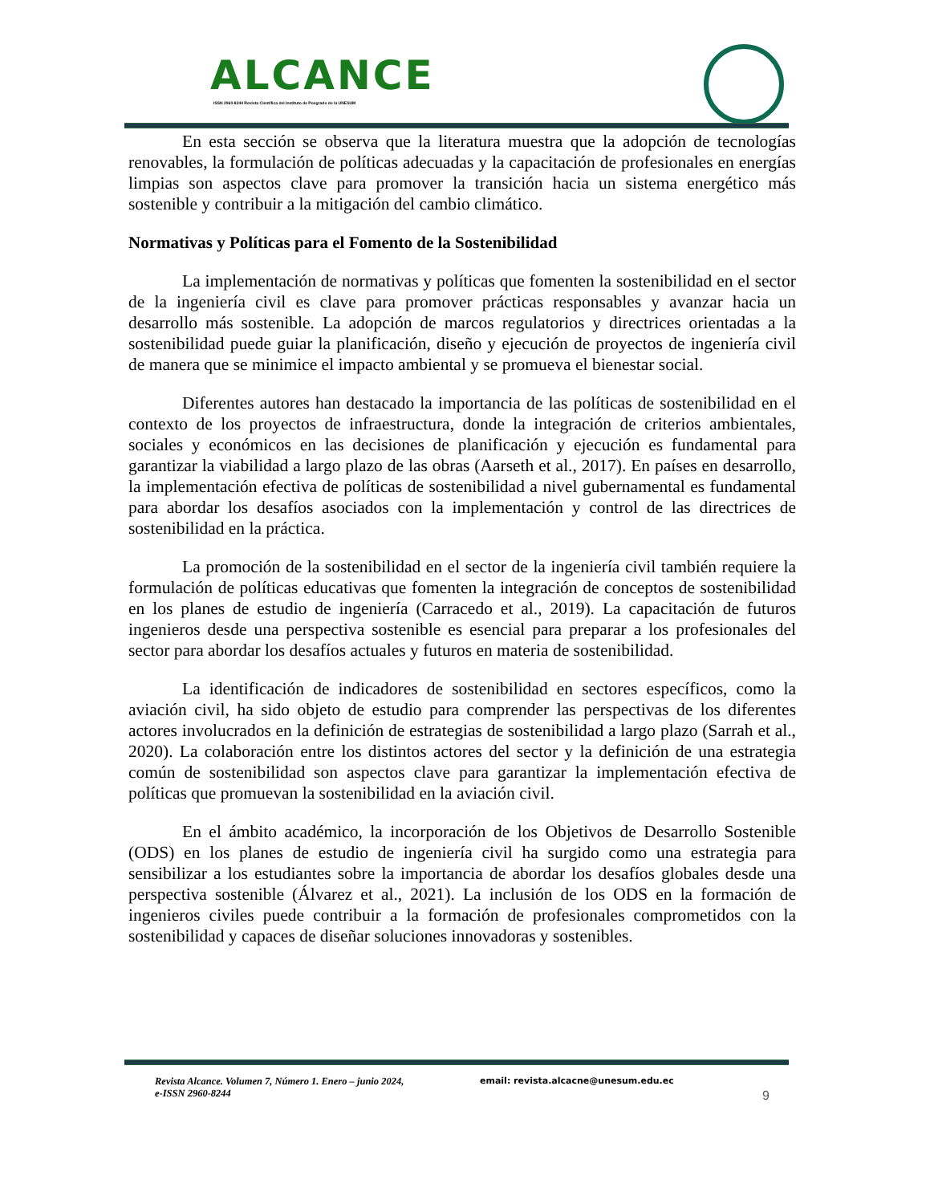ALCANCE
ISSN 2960-8244 Revista Científica del Instituto de Posgrado de la UNESUM
En esta sección se observa que la literatura muestra que la adopción de tecnologías renovables, la formulación de políticas adecuadas y la capacitación de profesionales en energías limpias son aspectos clave para promover la transición hacia un sistema energético más sostenible y contribuir a la mitigación del cambio climático.
Normativas y Políticas para el Fomento de la Sostenibilidad
La implementación de normativas y políticas que fomenten la sostenibilidad en el sector de la ingeniería civil es clave para promover prácticas responsables y avanzar hacia un desarrollo más sostenible. La adopción de marcos regulatorios y directrices orientadas a la sostenibilidad puede guiar la planificación, diseño y ejecución de proyectos de ingeniería civil de manera que se minimice el impacto ambiental y se promueva el bienestar social.
Diferentes autores han destacado la importancia de las políticas de sostenibilidad en el contexto de los proyectos de infraestructura, donde la integración de criterios ambientales, sociales y económicos en las decisiones de planificación y ejecución es fundamental para garantizar la viabilidad a largo plazo de las obras (Aarseth et al., 2017). En países en desarrollo, la implementación efectiva de políticas de sostenibilidad a nivel gubernamental es fundamental para abordar los desafíos asociados con la implementación y control de las directrices de sostenibilidad en la práctica.
La promoción de la sostenibilidad en el sector de la ingeniería civil también requiere la formulación de políticas educativas que fomenten la integración de conceptos de sostenibilidad en los planes de estudio de ingeniería (Carracedo et al., 2019). La capacitación de futuros ingenieros desde una perspectiva sostenible es esencial para preparar a los profesionales del sector para abordar los desafíos actuales y futuros en materia de sostenibilidad.
La identificación de indicadores de sostenibilidad en sectores específicos, como la aviación civil, ha sido objeto de estudio para comprender las perspectivas de los diferentes actores involucrados en la definición de estrategias de sostenibilidad a largo plazo (Sarrah et al., 2020). La colaboración entre los distintos actores del sector y la definición de una estrategia común de sostenibilidad son aspectos clave para garantizar la implementación efectiva de políticas que promuevan la sostenibilidad en la aviación civil.
En el ámbito académico, la incorporación de los Objetivos de Desarrollo Sostenible (ODS) en los planes de estudio de ingeniería civil ha surgido como una estrategia para sensibilizar a los estudiantes sobre la importancia de abordar los desafíos globales desde una perspectiva sostenible (Álvarez et al., 2021). La inclusión de los ODS en la formación de ingenieros civiles puede contribuir a la formación de profesionales comprometidos con la sostenibilidad y capaces de diseñar soluciones innovadoras y sostenibles.
Revista Alcance. Volumen 7, Número 1. Enero – junio 2024,
e-ISSN 2960-8244
email: revista.alcacne@unesum.edu.ec
9